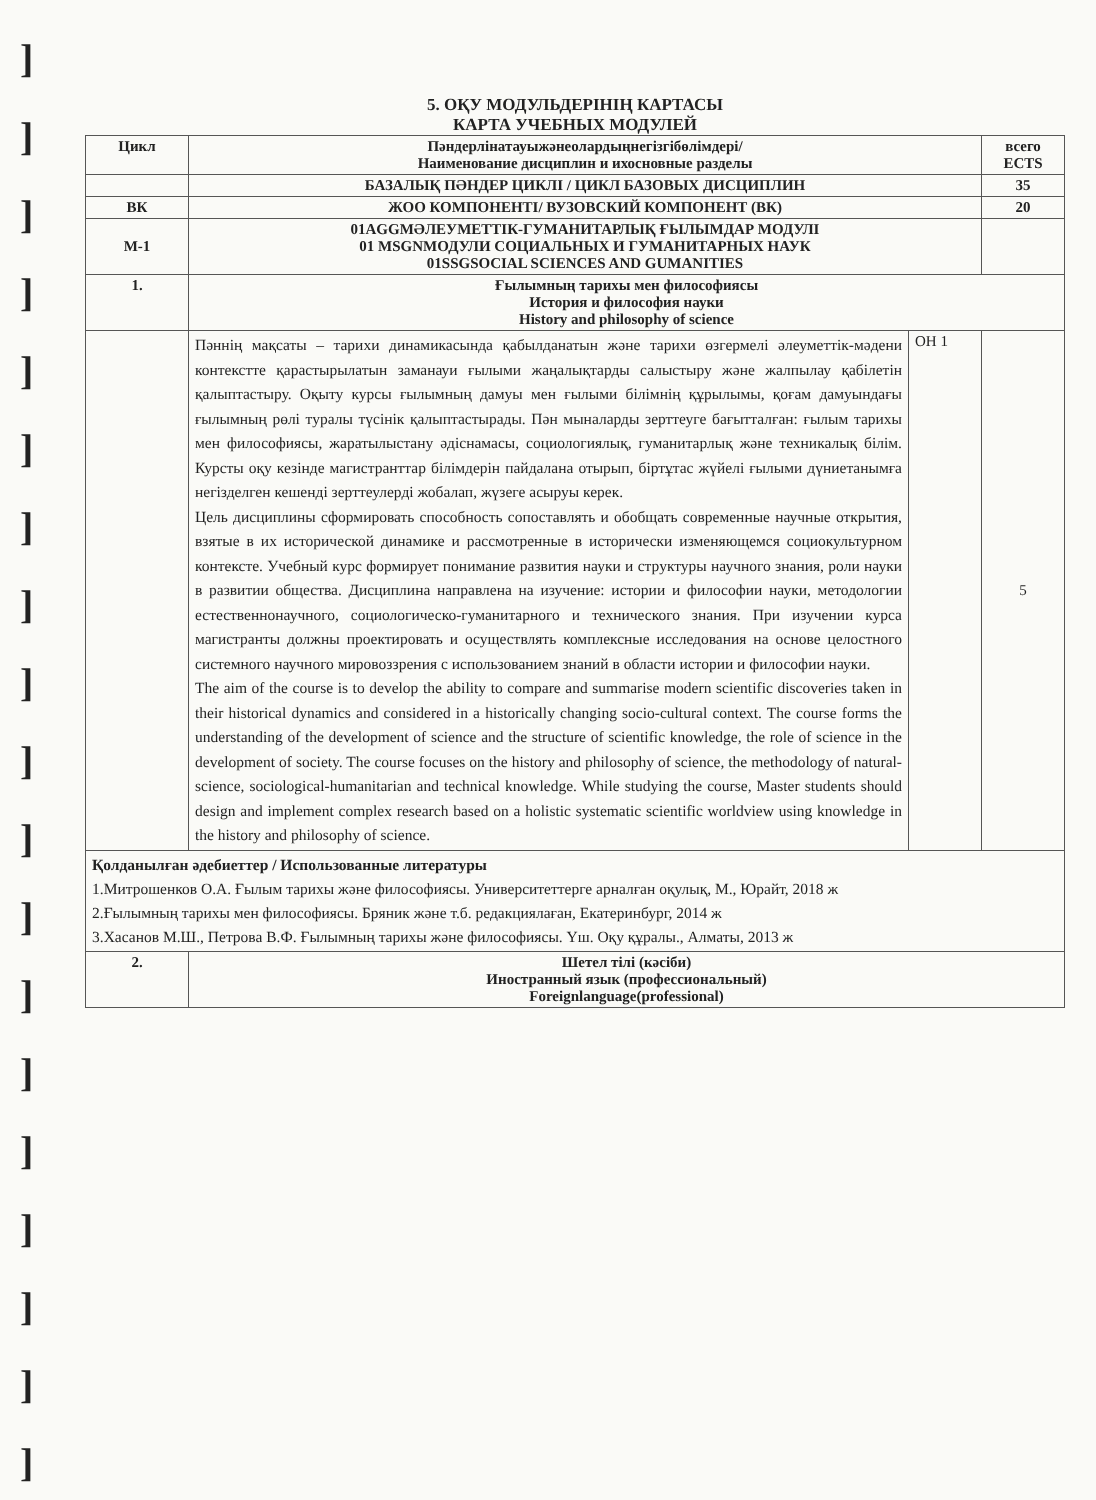]
]
]
]
]
]
]
]
]
]
]
]
]
]
]
]
]
]
]
5. ОҚУ МОДУЛЬДЕРІНІҢ КАРТАСЫ
КАРТА УЧЕБНЫХ МОДУЛЕЙ
| Цикл | Пәндерлінатауыжәнеолардыңнегізгібөлімдері/ Наименование дисциплин и ихосновные разделы | | всего ECTS |
| --- | --- | --- | --- |
| | БАЗАЛЫҚ ПӘНДЕР ЦИКЛІ / ЦИКЛ БАЗОВЫХ ДИСЦИПЛИН | | 35 |
| ВК | ЖОО КОМПОНЕНТІ/ ВУЗОВСКИЙ КОМПОНЕНТ (ВК) | | 20 |
| М-1 | 01AGGMӘЛЕУМЕТТІК-ГУМАНИТАРЛЫҚ ҒЫЛЫМДАР МОДУЛІ 01 MSGNМОДУЛИ СОЦИАЛЬНЫХ И ГУМАНИТАРНЫХ НАУК 01SSGSOCIAL SCIENCES AND GUMANITIES | | |
| 1. | Ғылымның тарихы мен философиясы История и философия науки History and philosophy of science | | |
| | Пәннің мақсаты – тарихи динамикасында қабылданатын және тарихи өзгермелі әлеуметтік-мәдени контекстте қарастырылатын заманауи ғылыми жаңалықтарды салыстыру және жалпылау қабілетін қалыптастыру. Оқыту курсы ғылымның дамуы мен ғылыми білімнің құрылымы, қоғам дамуындағы ғылымның рөлі туралы түсінік қалыптастырады. Пән мыналарды зерттеуге бағытталған: ғылым тарихы мен философиясы, жаратылыстану әдіснамасы, социологиялық, гуманитарлық және техникалық білім. Курсты оқу кезінде магистранттар білімдерін пайдалана отырып, біртұтас жүйелі ғылыми дүниетанымға негізделген кешенді зерттеулерді жобалап, жүзеге асыруы керек. Цель дисциплины сформировать способность сопоставлять и обобщать современные научные открытия, взятые в их исторической динамике и рассмотренные в исторически изменяющемся социокультурном контексте. Учебный курс формирует понимание развития науки и структуры научного знания, роли науки в развитии общества. Дисциплина направлена на изучение: истории и философии науки, методологии естественнонаучного, социологическо-гуманитарного и технического знания. При изучении курса магистранты должны проектировать и осуществлять комплексные исследования на основе целостного системного научного мировоззрения с использованием знаний в области истории и философии науки. The aim of the course is to develop the ability to compare and summarise modern scientific discoveries taken in their historical dynamics and considered in a historically changing socio-cultural context. The course forms the understanding of the development of science and the structure of scientific knowledge, the role of science in the development of society. The course focuses on the history and philosophy of science, the methodology of natural-science, sociological-humanitarian and technical knowledge. While studying the course, Master students should design and implement complex research based on a holistic systematic scientific worldview using knowledge in the history and philosophy of science. | ОН 1 | 5 |
| Қолданылған әдебиеттер / Использованные литературы 1.Митрошенков О.А. Ғылым тарихы және философиясы. Университеттерге арналған оқулық, М., Юрайт, 2018 ж 2.Ғылымның тарихы мен философиясы. Бряник және т.б. редакциялаған, Екатеринбург, 2014 ж 3.Хасанов М.Ш., Петрова В.Ф. Ғылымның тарихы және философиясы. Үш. Оқу құралы., Алматы, 2013 ж | | | |
| 2. | Шетел тілі (кәсіби) Иностранный язык (профессиональный) Foreignlanguage(professional) | | |